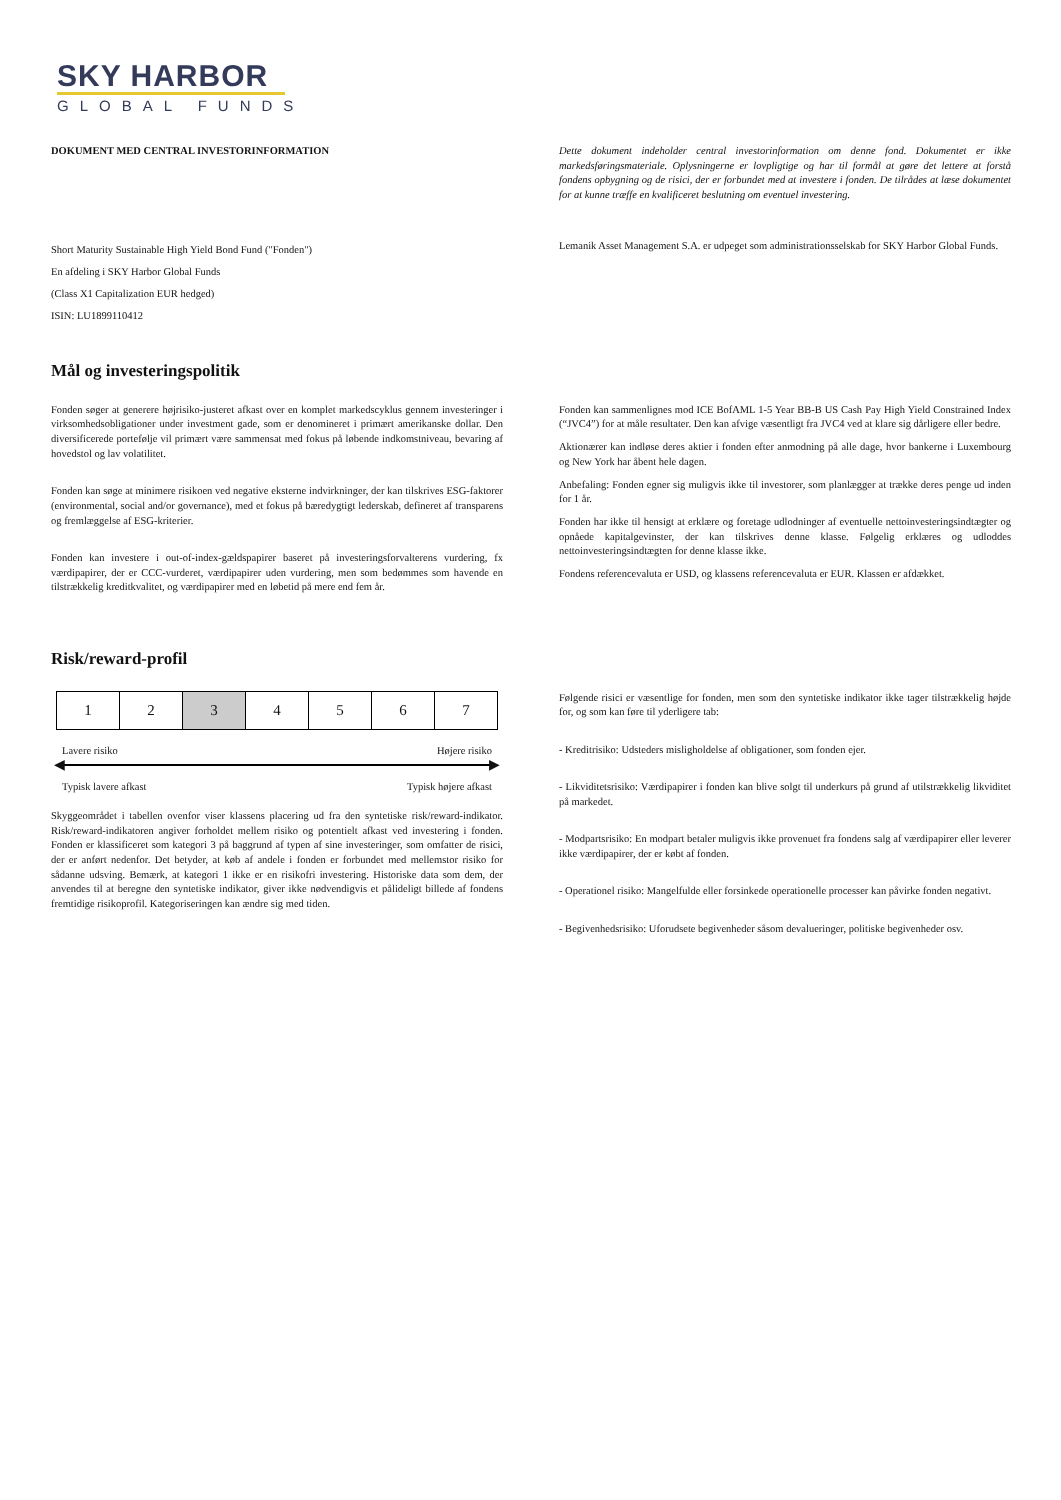SKY HARBOR
GLOBAL FUNDS
DOKUMENT MED CENTRAL INVESTORINFORMATION Dette dokument indeholder central investorinformation om denne fond. Dokumentet er ikke markedsføringsmateriale. Oplysningerne er lovpligtige og har til formål at gøre det lettere at forstå fondens opbygning og de risici, der er forbundet med at investere i fonden. De tilrådes at læse dokumentet for at kunne træffe en kvalificeret beslutning om eventuel investering.
Short Maturity Sustainable High Yield Bond Fund ("Fonden")
En afdeling i SKY Harbor Global Funds
(Class X1 Capitalization EUR hedged)
ISIN: LU1899110412
Lemanik Asset Management S.A. er udpeget som administrationsselskab for SKY Harbor Global Funds.
Mål og investeringspolitik
Fonden søger at generere højrisiko-justeret afkast over en komplet markedscyklus gennem investeringer i virksomhedsobligationer under investment gade, som er denomineret i primært amerikanske dollar. Den diversificerede portefølje vil primært være sammensat med fokus på løbende indkomstniveau, bevaring af hovedstol og lav volatilitet.
Fonden kan søge at minimere risikoen ved negative eksterne indvirkninger, der kan tilskrives ESG-faktorer (environmental, social and/or governance), med et fokus på bæredygtigt lederskab, defineret af transparens og fremlæggelse af ESG-kriterier.
Fonden kan investere i out-of-index-gældspapirer baseret på investeringsforvalterens vurdering, fx værdipapirer, der er CCC-vurderet, værdipapirer uden vurdering, men som bedømmes som havende en tilstrækkelig kreditkvalitet, og værdipapirer med en løbetid på mere end fem år.
Fonden kan sammenlignes mod ICE BofAML 1-5 Year BB-B US Cash Pay High Yield Constrained Index (“JVC4”) for at måle resultater. Den kan afvige væsentligt fra JVC4 ved at klare sig dårligere eller bedre.
Aktionærer kan indløse deres aktier i fonden efter anmodning på alle dage, hvor bankerne i Luxembourg og New York har åbent hele dagen.
Anbefaling: Fonden egner sig muligvis ikke til investorer, som planlægger at trække deres penge ud inden for 1 år.
Fonden har ikke til hensigt at erklære og foretage udlodninger af eventuelle nettoinvesteringsindtægter og opnåede kapitalgevinster, der kan tilskrives denne klasse. Følgelig erklæres og udloddes nettoinvesteringsindtægten for denne klasse ikke.
Fondens referencevaluta er USD, og klassens referencevaluta er EUR. Klassen er afdækket.
Risk/reward-profil
| 1 | 2 | 3 | 4 | 5 | 6 | 7 |
Lavere risiko Højere risiko
◀ ▶
Typisk lavere afkast Typisk højere afkast
Skyggeområdet i tabellen ovenfor viser klassens placering ud fra den syntetiske risk/reward-indikator. Risk/reward-indikatoren angiver forholdet mellem risiko og potentielt afkast ved investering i fonden. Fonden er klassificeret som kategori 3 på baggrund af typen af sine investeringer, som omfatter de risici, der er anført nedenfor. Det betyder, at køb af andele i fonden er forbundet med mellemstor risiko for sådanne udsving. Bemærk, at kategori 1 ikke er en risikofri investering. Historiske data som dem, der anvendes til at beregne den syntetiske indikator, giver ikke nødvendigvis et pålideligt billede af fondens fremtidige risikoprofil. Kategoriseringen kan ændre sig med tiden.
Følgende risici er væsentlige for fonden, men som den syntetiske indikator ikke tager tilstrækkelig højde for, og som kan føre til yderligere tab:
- Kreditrisiko: Udsteders misligholdelse af obligationer, som fonden ejer.
- Likviditetsrisiko: Værdipapirer i fonden kan blive solgt til underkurs på grund af utilstrækkelig likviditet på markedet.
- Modpartsrisiko: En modpart betaler muligvis ikke provenuet fra fondens salg af værdipapirer eller leverer ikke værdipapirer, der er købt af fonden.
- Operationel risiko: Mangelfulde eller forsinkede operationelle processer kan påvirke fonden negativt.
- Begivenhedsrisiko: Uforudsete begivenheder såsom devalueringer, politiske begivenheder osv.